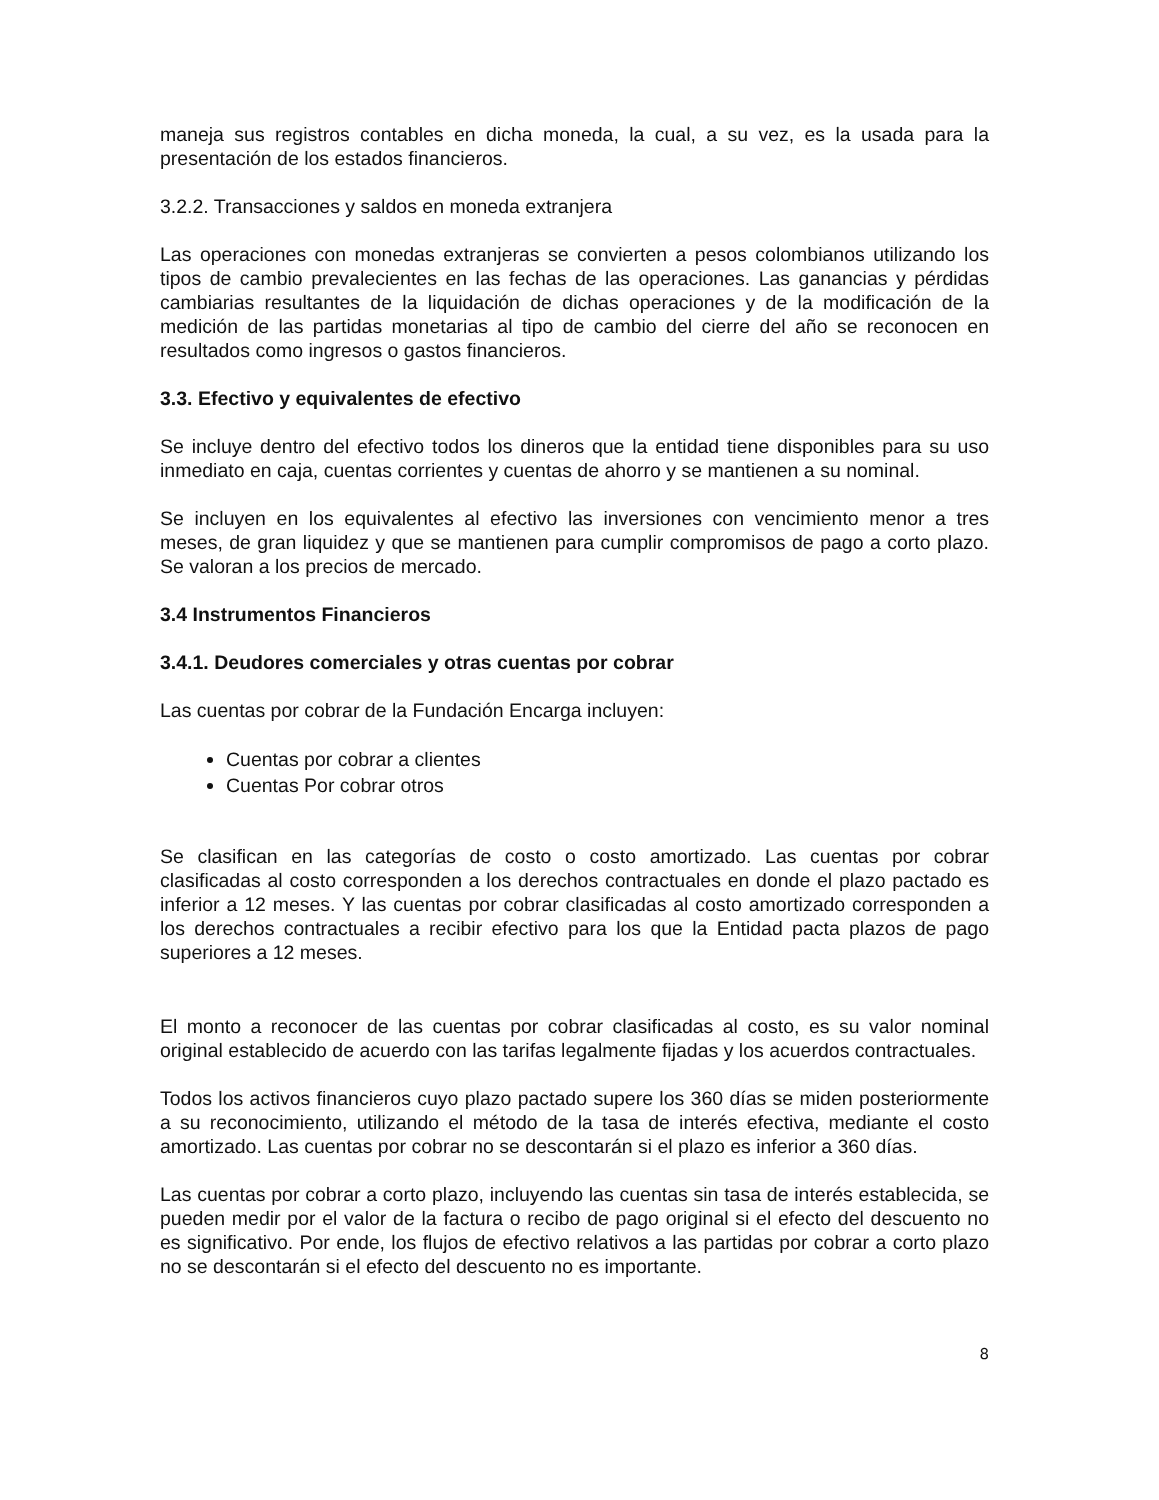maneja sus registros contables en dicha moneda, la cual, a su vez, es la usada para la presentación de los estados financieros.
3.2.2. Transacciones y saldos en moneda extranjera
Las operaciones con monedas extranjeras se convierten a pesos colombianos utilizando los tipos de cambio prevalecientes en las fechas de las operaciones. Las ganancias y pérdidas cambiarias resultantes de la liquidación de dichas operaciones y de la modificación de la medición de las partidas monetarias al tipo de cambio del cierre del año se reconocen en resultados como ingresos o gastos financieros.
3.3. Efectivo y equivalentes de efectivo
Se incluye dentro del efectivo todos los dineros que la entidad tiene disponibles para su uso inmediato en caja, cuentas corrientes y cuentas de ahorro y se mantienen a su nominal.
Se incluyen en los equivalentes al efectivo las inversiones con vencimiento menor a tres meses, de gran liquidez y que se mantienen para cumplir compromisos de pago a corto plazo. Se valoran a los precios de mercado.
3.4 Instrumentos Financieros
3.4.1. Deudores comerciales y otras cuentas por cobrar
Las cuentas por cobrar de la Fundación Encarga incluyen:
Cuentas por cobrar a clientes
Cuentas Por cobrar otros
Se clasifican en las categorías de costo o costo amortizado. Las cuentas por cobrar clasificadas al costo corresponden a los derechos contractuales en donde el plazo pactado es inferior a 12 meses. Y las cuentas por cobrar clasificadas al costo amortizado corresponden a los derechos contractuales a recibir efectivo para los que la Entidad pacta plazos de pago superiores a 12 meses.
El monto a reconocer de las cuentas por cobrar clasificadas al costo, es su valor nominal original establecido de acuerdo con las tarifas legalmente fijadas y los acuerdos contractuales.
Todos los activos financieros cuyo plazo pactado supere los 360 días se miden posteriormente a su reconocimiento, utilizando el método de la tasa de interés efectiva, mediante el costo amortizado. Las cuentas por cobrar no se descontarán si el plazo es inferior a 360 días.
Las cuentas por cobrar a corto plazo, incluyendo las cuentas sin tasa de interés establecida, se pueden medir por el valor de la factura o recibo de pago original si el efecto del descuento no es significativo. Por ende, los flujos de efectivo relativos a las partidas por cobrar a corto plazo no se descontarán si el efecto del descuento no es importante.
8